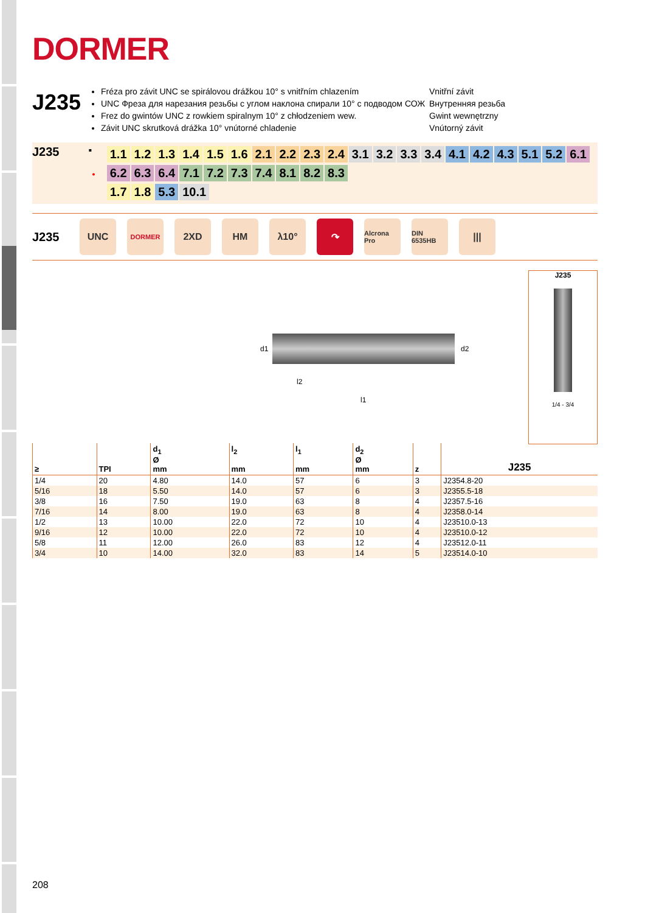DORMER
J235
Fréza pro závit UNC se spirálovou drážkou 10° s vnitřním chlazením
UNC Фреза для нарезания резьбы с углом наклона спирали 10° с подводом СОЖ
Frez do gwintów UNC z rowkiem spiralnym 10° z chłodzeniem wew.
Závit UNC skrutková drážka 10° vnútorné chladenie
Vnitřní závit
Внутренняя резьба
Gwint wewnętrzny
Vnútorný závit
J235
▪
•
1.1 1.2 1.3 1.4 1.5 1.6 2.1 2.2 2.3 2.4 3.1 3.2 3.3 3.4 4.1 4.2 4.3 5.1 5.2 6.1 6.2 6.3 6.4 7.1 7.2 7.3 7.4 8.1 8.2 8.3
1.7 1.8 5.3 10.1
J235
UNC
DORMER
2XD HM λ10° ↷
Alcrona Pro
DIN 6535HB
|||
d1 d2
l2
l1
J235
1/4 - 3/4
| ≥ | TPI | d<sub>1</sub> Ø mm | l<sub>2</sub> mm | l<sub>1</sub> mm | d<sub>2</sub> Ø mm | z | J235 |
| --- | --- | --- | --- | --- | --- | --- | --- |
| 1/4 | 20 | 4.80 | 14.0 | 57 | 6 | 3 | J2354.8-20 |
| 5/16 | 18 | 5.50 | 14.0 | 57 | 6 | 3 | J2355.5-18 |
| 3/8 | 16 | 7.50 | 19.0 | 63 | 8 | 4 | J2357.5-16 |
| 7/16 | 14 | 8.00 | 19.0 | 63 | 8 | 4 | J2358.0-14 |
| 1/2 | 13 | 10.00 | 22.0 | 72 | 10 | 4 | J23510.0-13 |
| 9/16 | 12 | 10.00 | 22.0 | 72 | 10 | 4 | J23510.0-12 |
| 5/8 | 11 | 12.00 | 26.0 | 83 | 12 | 4 | J23512.0-11 |
| 3/4 | 10 | 14.00 | 32.0 | 83 | 14 | 5 | J23514.0-10 |
208